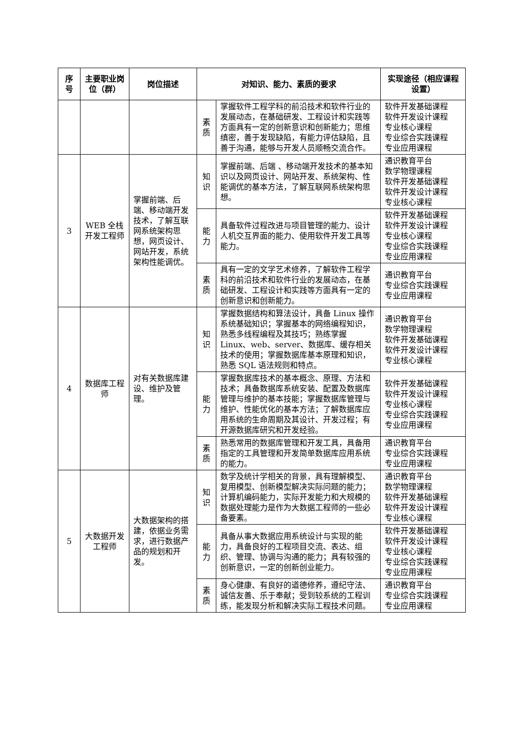| 序号 | 主要职业岗位（群） | 岗位描述 | 对知识、能力、素质的要求 | | 实现途径（相应课程设置） |
| --- | --- | --- | --- | --- | --- |
| | | | 素质 | 掌握软件工程学科的前沿技术和软件行业的发展动态，在基础研发、工程设计和实践等方面具有一定的创新意识和创新能力；思维缜密，善于发现缺陷，有能力评估缺陷，且善于沟通，能够与开发人员顺畅交流合作。 | 软件开发基础课程 软件开发设计课程 专业核心课程 专业综合实践课程 专业应用课程 |
| 3 | WEB 全栈开发工程师 | 掌握前端、后端、移动端开发技术，了解互联网系统架构思想，网页设计、网站开发，系统架构性能调优。 | 知识 | 掌握前端、后端 、移动端开发技术的基本知识以及网页设计、网站开发、系统架构、性能调优的基本方法，了解互联网系统架构思想。 | 通识教育平台 数学物理课程 软件开发基础课程 软件开发设计课程 专业核心课程 |
| | | | 能力 | 具备软件过程改进与项目管理的能力、设计人机交互界面的能力、使用软件开发工具等能力。 | 软件开发基础课程 软件开发设计课程 专业核心课程 专业综合实践课程 专业应用课程 |
| | | | 素质 | 具有一定的文学艺术修养，了解软件工程学科的前沿技术和软件行业的发展动态，在基础研发、工程设计和实践等方面具有一定的创新意识和创新能力。 | 通识教育平台 专业综合实践课程 专业应用课程 |
| 4 | 数据库工程师 | 对有关数据库建设、维护及管理。 | 知识 | 掌握数据结构和算法设计，具备 Linux 操作系统基础知识；掌握基本的网络编程知识，熟悉多线程编程及其技巧；熟练掌握 Linux、web、server、数据库、缓存相关技术的使用；掌握数据库基本原理和知识，熟悉 SQL 语法规则和特点。 | 通识教育平台 数学物理课程 软件开发基础课程 软件开发设计课程 专业核心课程 |
| | | | 能力 | 掌握数据库技术的基本概念、原理、方法和技术；具备数据库系统安装、配置及数据库管理与维护的基本技能；掌握数据库管理与维护、性能优化的基本方法；了解数据库应用系统的生命周期及其设计、开发过程；有开源数据库研究和开发经验。 | 软件开发基础课程 软件开发设计课程 专业核心课程 专业综合实践课程 专业应用课程 |
| | | | 素质 | 熟悉常用的数据库管理和开发工具，具备用指定的工具管理和开发简单数据库应用系统的能力。 | 通识教育平台 专业综合实践课程 专业应用课程 |
| 5 | 大数据开发工程师 | 大数据架构的搭建，依据业务需求，进行数据产品的规划和开发。 | 知识 | 数学及统计学相关的背景，具有理解模型、复用模型、创新模型解决实际问题的能力；计算机编码能力，实际开发能力和大规模的数据处理能力是作为大数据工程师的一些必备要素。 | 通识教育平台 数学物理课程 软件开发基础课程 软件开发设计课程 专业核心课程 |
| | | | 能力 | 具备从事大数据应用系统设计与实现的能力，具备良好的工程项目交流、表达、组织、管理、协调与沟通的能力；具有较强的创新意识，一定的创新创业能力。 | 软件开发基础课程 软件开发设计课程 专业核心课程 专业综合实践课程 专业应用课程 |
| | | | 素质 | 身心健康、有良好的道德修养，遵纪守法、诚信友善、乐于奉献；受到较系统的工程训练，能发现分析和解决实际工程技术问题。 | 通识教育平台 专业综合实践课程 专业应用课程 |